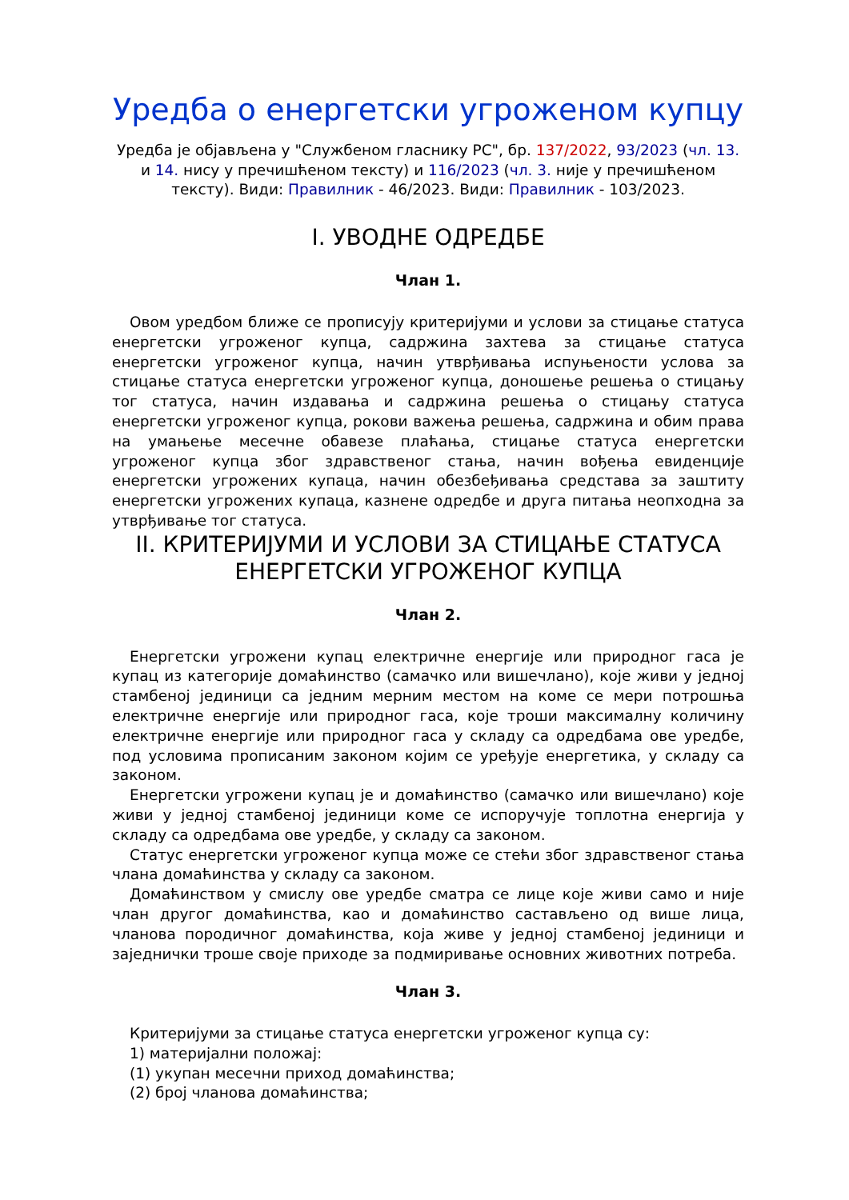Уредба о енергетски угроженом купцу
Уредба је објављена у "Службеном гласнику РС", бр. 137/2022, 93/2023 (чл. 13. и 14. нису у пречишћеном тексту) и 116/2023 (чл. 3. није у пречишћеном тексту). Види: Правилник - 46/2023. Види: Правилник - 103/2023.
I. УВОДНЕ ОДРЕДБЕ
Члан 1.
Овом уредбом ближе се прописују критеријуми и услови за стицање статуса енергетски угроженог купца, садржина захтева за стицање статуса енергетски угроженог купца, начин утврђивања испуњености услова за стицање статуса енергетски угроженог купца, доношење решења о стицању тог статуса, начин издавања и садржина решења о стицању статуса енергетски угроженог купца, рокови важења решења, садржина и обим права на умањење месечне обавезе плаћања, стицање статуса енергетски угроженог купца због здравственог стања, начин вођења евиденције енергетски угрожених купаца, начин обезбеђивања средстава за заштиту енергетски угрожених купаца, казнене одредбе и друга питања неопходна за утврђивање тог статуса.
II. КРИТЕРИЈУМИ И УСЛОВИ ЗА СТИЦАЊЕ СТАТУСА ЕНЕРГЕТСКИ УГРОЖЕНОГ КУПЦА
Члан 2.
Енергетски угрожени купац електричне енергије или природног гаса је купац из категорије домаћинство (самачко или вишечлано), које живи у једној стамбеној јединици са једним мерним местом на коме се мери потрошња електричне енергије или природног гаса, које троши максималну количину електричне енергије или природног гаса у складу са одредбама ове уредбе, под условима прописаним законом којим се уређује енергетика, у складу са законом.
Енергетски угрожени купац је и домаћинство (самачко или вишечлано) које живи у једној стамбеној јединици коме се испоручује топлотна енергија у складу са одредбама ове уредбе, у складу са законом.
Статус енергетски угроженог купца може се стећи због здравственог стања члана домаћинства у складу са законом.
Домаћинством у смислу ове уредбе сматра се лице које живи само и није члан другог домаћинства, као и домаћинство састављено од више лица, чланова породичног домаћинства, која живе у једној стамбеној јединици и заједнички троше своје приходе за подмиривање основних животних потреба.
Члан 3.
Критеријуми за стицање статуса енергетски угроженог купца су:
1) материјални положај:
(1) укупан месечни приход домаћинства;
(2) број чланова домаћинства;